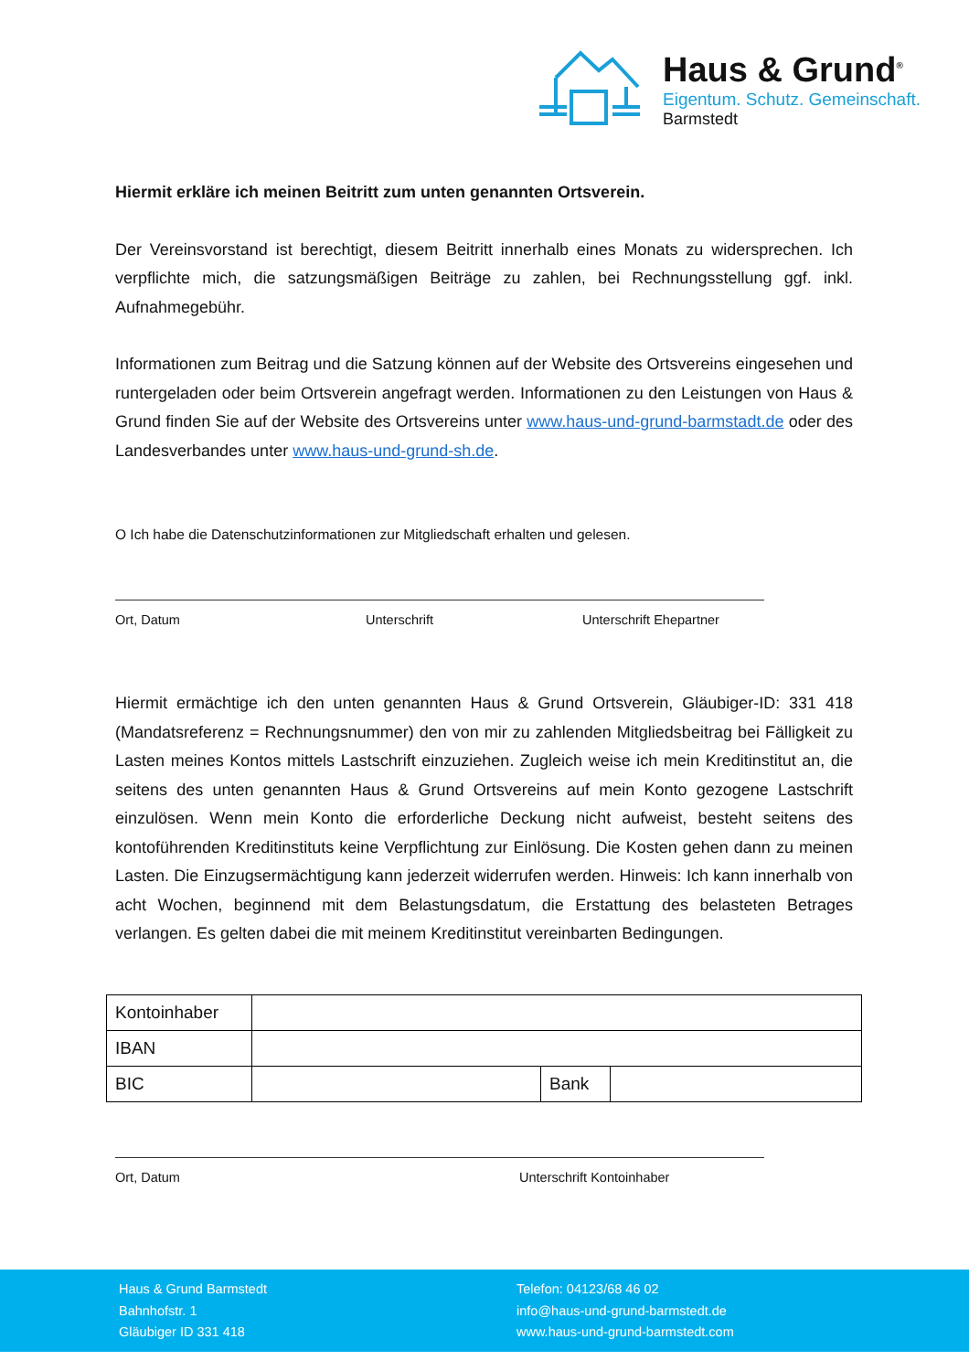Haus & Grund<sup>®</sup>
Eigentum. Schutz. Gemeinschaft.
Barmstedt
Hiermit erkläre ich meinen Beitritt zum unten genannten Ortsverein.
Der Vereinsvorstand ist berechtigt, diesem Beitritt innerhalb eines Monats zu widersprechen. Ich verpflichte mich, die satzungsmäßigen Beiträge zu zahlen, bei Rechnungsstellung ggf. inkl. Aufnahmegebühr.
Informationen zum Beitrag und die Satzung können auf der Website des Ortsvereins eingesehen und runtergeladen oder beim Ortsverein angefragt werden. Informationen zu den Leistungen von Haus & Grund finden Sie auf der Website des Ortsvereins unter www.haus-und-grund-barmstadt.de oder des Landesverbandes unter www.haus-und-grund-sh.de.
O Ich habe die Datenschutzinformationen zur Mitgliedschaft erhalten und gelesen.
Ort, Datum Unterschrift Unterschrift Ehepartner
Hiermit ermächtige ich den unten genannten Haus & Grund Ortsverein, Gläubiger-ID: 331 418 (Mandatsreferenz = Rechnungsnummer) den von mir zu zahlenden Mitgliedsbeitrag bei Fälligkeit zu Lasten meines Kontos mittels Lastschrift einzuziehen. Zugleich weise ich mein Kreditinstitut an, die seitens des unten genannten Haus & Grund Ortsvereins auf mein Konto gezogene Lastschrift einzulösen. Wenn mein Konto die erforderliche Deckung nicht aufweist, besteht seitens des kontoführenden Kreditinstituts keine Verpflichtung zur Einlösung. Die Kosten gehen dann zu meinen Lasten. Die Einzugsermächtigung kann jederzeit widerrufen werden. Hinweis: Ich kann innerhalb von acht Wochen, beginnend mit dem Belastungsdatum, die Erstattung des belasteten Betrages verlangen. Es gelten dabei die mit meinem Kreditinstitut vereinbarten Bedingungen.
| Kontoinhaber | | | |
| IBAN | | | |
| BIC | | Bank | |
Ort, Datum Unterschrift Kontoinhaber
Haus & Grund Barmstedt
Bahnhofstr. 1
Gläubiger ID 331 418
Telefon: 04123/68 46 02
info@haus-und-grund-barmstedt.de
www.haus-und-grund-barmstedt.com